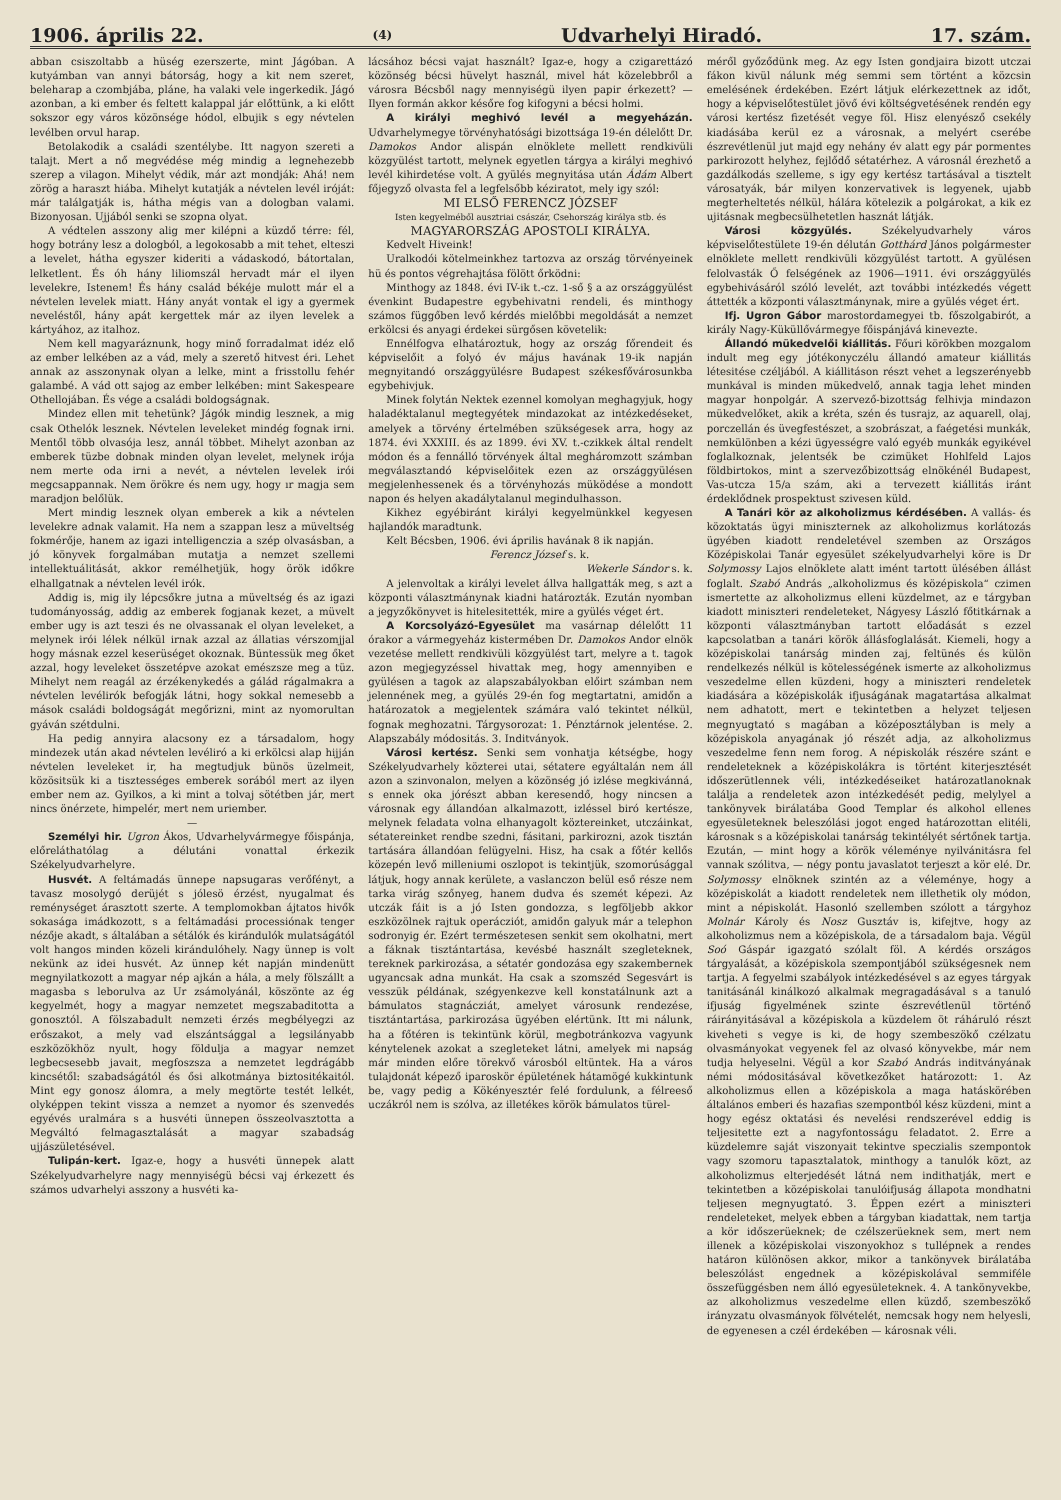1906. április 22. (4) Udvarhelyi Hiradó. 17. szám.
abban csiszoltabb a hüség ezerszerte, mint Jágóban. A kutyámban van annyi bátorság, hogy a kit nem szeret, beleharap a czombjába, pláne, ha valaki vele ingerkedik. Jágó azonban, a ki ember és feltett kalappal jár előttünk, a ki előtt sokszor egy város közönsége hódol, elbujik s egy névtelen levélben orvul harap.
Betolakodik a családi szentélybe. Itt nagyon szereti a talajt. Mert a nő megvédése még mindig a legnehezebb szerep a vilagon. Mihelyt védik, már azt mondják: Ahá! nem zörög a haraszt hiába. Mihelyt kutatják a névtelen levél iróját: már találgatják is, hátha mégis van a dologban valami. Bizonyosan. Ujjából senki se szopna olyat.
A védtelen asszony alig mer kilépni a küzdő térre: fél, hogy botrány lesz a dologból, a legokosabb a mit tehet, elteszi a levelet, hátha egyszer kideriti a vádaskodó, bátortalan, lelketlent. És óh hány liliomszál hervadt már el ilyen levelekre, Istenem! És hány család békéje mulott már el a névtelen levelek miatt. Hány anyát vontak el igy a gyermek neveléstől, hány apát kergettek már az ilyen levelek a kártyához, az italhoz.
Nem kell magyaráznunk, hogy minő forradalmat idéz elő az ember lelkében az a vád, mely a szerető hitvest éri. Lehet annak az asszonynak olyan a lelke, mint a friss­tollu fehér galambé. A vád ott sajog az ember lelkében: mint Sakespeare Othellojában. És vége a családi boldogságnak.
Mindez ellen mit tehetünk? Jágók mindig lesznek, a mig csak Othelók lesznek. Névtelen leveleket mindég fognak irni. Mentől több olvasója lesz, annál többet. Mihelyt azonban az emberek tüzbe dobnak minden olyan levelet, melynek irója nem merte oda irni a nevét, a névtelen levelek irói megcsappannak. Nem örökre és nem ugy, hogy ır magja sem maradjon belőlük.
Mert mindig lesznek olyan emberek a kik a névtelen levelekre adnak valamit. Ha nem a szappan lesz a müveltség fokmérője, hanem az igazi intelligenczia a szép olvasásban, a jó könyvek forgalmában mutatja a nemzet szellemi intellektuálitását, akkor remélhetjük, hogy örök időkre elhallgatnak a névtelen levél irók.
Addig is, mig ily lépcsőkre jutna a müveltség és az igazi tudományosság, addig az emberek fogjanak kezet, a müvelt ember ugy is azt teszi és ne olvassanak el olyan leveleket, a melynek irói lélek nélkül irnak azzal az állatias vérszomjjal hogy másnak ezzel keserüséget okoznak. Büntessük meg őket azzal, hogy leveleket összetépve azokat emészsze meg a tüz. Mihelyt nem reagál az érzékenykedés a gálád rágalmakra a névtelen levélirók befogják látni, hogy sokkal nemesebb a mások családi boldogságát megőrizni, mint az nyomorultan gyáván szétdulni.
Ha pedig annyira alacsony ez a társadalom, hogy mindezek után akad névtelen levéliró a ki erkölcsi alap hijján névtelen leveleket ir, ha megtudjuk bünös üzelmeit, közösitsük ki a tisztességes emberek sorából mert az ilyen ember nem az. Gyilkos, a ki mint a tolvaj sötétben jár, mert nincs önérzete, himpelér, mert nem uriember.
—
Személyi hir. Ugron Ákos, Udvarhelyvármegye főispánja, előreláthatólag a délutáni vonattal érkezik Székelyudvarhelyre.
Husvét. A feltámadás ünnepe napsugaras verőfényt, a tavasz mosolygó derüjét s jólesö érzést, nyugalmat és reménységet árasztott szerte. A templomokban ájtatos hivők sokasága imádkozott, s a feltámadási processiónak tenger nézője akadt, s általában a sétálók és kirándulók mulatságától volt hangos minden közeli kirándulóhely. Nagy ünnep is volt nekünk az idei husvét. Az ünnep két napján mindenütt megnyilatkozott a magyar nép ajkán a hála, a mely fölszállt a magasba s leborulva az Ur zsámolyánál, köszönte az ég kegyelmét, hogy a magyar nemzetet megszabaditotta a gonosztól. A fölszabadult nemzeti érzés megbélyegzi az erőszakot, a mely vad elszántsággal a legsilányabb eszközökhöz nyult, hogy földulja a magyar nemzet legbecsesebb javait, megfoszsza a nemzetet legdrágább kincsétől: szabadságától és ősi alkotmánya biztositékaitól. Mint egy gonosz álomra, a mely megtörte testét lelkét, olyképpen tekint vissza a nemzet a nyomor és szenvedés egyévés uralmára s a husvéti ünnepen összeolvasztotta a Megváltó felmagasztalását a magyar szabadság ujjászületésével.
Tulipán-kert. Igaz-e, hogy a husvéti ünnepek alatt Székelyudvarhelyre nagy mennyiségü bécsi vaj érkezett és számos udvarhelyi asszony a husvéti ka-
lácsához bécsi vajat használt? Igaz-e, hogy a czigarettázó közönség bécsi hüvelyt használ, mivel hát közelebbről a városra Bécsből nagy mennyiségü ilyen papir érkezett? — Ilyen formán akkor későre fog kifogyni a bécsi holmi.
A királyi meghivó levél a megyeházán. Udvarhelymegye törvényhatósági bizottsága 19-én délelőtt Dr. Damokos Andor alispán elnöklete mellett rendkivüli közgyülést tartott, melynek egyetlen tárgya a királyi meghivó levél kihirdetése volt. A gyülés megnyitása után Ádám Albert főjegyző olvasta fel a legfelsőbb kéziratot, mely igy szól:
MI ELSŐ FERENCZ JÓZSEF
Isten kegyelméből ausztriai császár, Csehország királya stb. és
MAGYARORSZÁG APOSTOLI KIRÁLYA.
Kedvelt Hiveink!
Uralkodói kötelmeinkhez tartozva az ország törvényeinek hü és pontos végrehajtása fölött őrködni:
Minthogy az 1848. évi IV-ik t.-cz. 1-ső § a az országgyülést évenkint Budapestre egybehivatni rendeli, és minthogy számos függőben levő kérdés mielőbbi megoldását a nemzet erkölcsi és anyagi érdekei sürgősen követelik:
Ennélfogva elhatároztuk, hogy az ország főrendeit és képviselőit a folyó év május havának 19-ik napján megnyitandó országgyülésre Budapest székesfővárosunkba egybehivjuk.
Minek folytán Nektek ezennel komolyan meghagyjuk, hogy haladéktalanul megtegyétek mindazokat az intézkedéseket, amelyek a törvény értelmében szükségesek arra, hogy az 1874. évi XXXIII. és az 1899. évi XV. t.-czikkek által rendelt módon és a fennálló törvények által megháromzott számban megválasztandó képviselőitek ezen az országgyülésen megjelenhessenek és a törvényhozás müködése a mondott napon és helyen akadálytalanul megindulhasson.
Kikhez egyébiránt királyi kegyelmünkkel kegyesen hajlandók maradtunk.
Kelt Bécsben, 1906. évi április havának 8 ik napján.
Ferencz József s. k.
Wekerle Sándor s. k.
A jelenvoltak a királyi levelet állva hallgatták meg, s azt a központi választmánynak kiadni határozták. Ezután nyomban a jegyzőkönyvet is hitelesitették, mire a gyülés véget ért.
A Korcsolyázó-Egyesület ma vasárnap délelőtt 11 órakor a vármegyeház kistermében Dr. Damokos Andor elnök vezetése mellett rendkivüli közgyülést tart, melyre a t. tagok azon megjegyzéssel hivattak meg, hogy amennyiben e gyülésen a tagok az alapszabályokban előirt számban nem jelennének meg, a gyülés 29-én fog megtartatni, amidőn a határozatok a megjelentek számára való tekintet nélkül, fognak meghozatni. Tárgysorozat: 1. Pénztárnok jelentése. 2. Alapszabály módositás. 3. Inditványok.
Városi kertész. Senki sem vonhatja kétségbe, hogy Székelyudvarhely közterei utai, sétatere egyáltalán nem áll azon a szinvonalon, melyen a közönség jó izlése megkivánná, s ennek oka jórészt abban keresendő, hogy nincsen a városnak egy állandóan alkalmazott, izléssel biró kertésze, melynek feladata volna elhanyagolt köztereinket, utczáinkat, sétatereinket rendbe szedni, fásitani, parkirozni, azok tisztán tartására állandóan felügyelni. Hisz, ha csak a főtér kellős közepén levő milleniumi oszlopot is tekintjük, szomorúsággal látjuk, hogy annak kerülete, a vaslanczon belül eső része nem tarka virág szőnyeg, hanem dudva és szemét képezi. Az utczák fáit is a jó Isten gondozza, s legföljebb akkor eszközölnek rajtuk operácziót, amidőn galyuk már a telephon sodronyig ér. Ezért természetesen senkit sem okolhatni, mert a fáknak tisztántartása, kevésbé használt szegleteknek, tereknek parkirozása, a sétatér gondozása egy szakembernek ugyancsak adna munkát. Ha csak a szomszéd Segesvárt is vesszük példának, szégyenkezve kell konstatálnunk azt a bámulatos stagnácziát, amelyet városunk rendezése, tisztántartása, parkirozása ügyében elértünk. Itt mi nálunk, ha a főtéren is tekintünk körül, megbotránkozva vagyunk kénytelenek azokat a szegleteket látni, amelyek mi napság már minden előre törekvő városból eltüntek. Ha a város tulajdonát képező iparoskör épületének hátamögé kukkintunk be, vagy pedig a Kökényesztér felé fordulunk, a félreeső uczákról nem is szólva, az illetékes körök bámulatos türel-
méről győződünk meg. Az egy Isten gondjaira bizott utczai fákon kivül nálunk még semmi sem történt a közcsin emelésének érdekében. Ezért látjuk elérkezettnek az időt, hogy a képviselőtestület jövő évi költségvetésének rendén egy városi kertész fizetését vegye föl. Hisz elenyésző csekély kiadásába kerül ez a városnak, a melyért cserébe észrevétlenül jut majd egy nehány év alatt egy pár pormentes parkirozott helyhez, fejlődő sétatérhez. A városnál érezhető a gazdálkodás szelleme, s igy egy kertész tartásával a tisztelt városatyák, bár milyen konzervativek is legyenek, ujabb megterheltetés nélkül, hálára kötelezik a polgárokat, a kik ez ujitásnak megbecsülhetetlen hasznát látják.
Városi közgyülés. Székelyudvarhely város képviselőtestülete 19-én délután Gotthárd János polgármester elnöklete mellett rendkivüli közgyülést tartott. A gyülésen felolvasták Ő felségének az 1906—1911. évi országgyülés egybehivásáról szóló levelét, azt további intézkedés végett áttették a központi választmánynak, mire a gyülés véget ért.
Ifj. Ugron Gábor marostordamegyei tb. főszolgabirót, a király Nagy-Küküllővármegye főispánjává kinevezte.
Állandó müked­velői kiállitás. Főuri körökben mozgalom indult meg egy jótékonyczélu állandó amateur kiállitás létesitése czéljából. A kiállitáson részt vehet a legszerényebb munkával is minden müked­velő, annak tagja lehet minden magyar honpolgár. A szervező-bizottság felhivja mindazon müked­velőket, akik a kréta, szén és tusrajz, az aquarell, olaj, porczellán és üvegfestészet, a szobrászat, a faégetési munkák, nemkülönben a kézi ügyességre való egyéb munkák egyikével foglalkoznak, jelentsék be czimüket Hohlfeld Lajos földbirtokos, mint a szervezőbizottság elnökénél Budapest, Vas-utcza 15/a szám, aki a tervezett kiállitás iránt érdeklődnek prospektust szivesen küld.
A Tanári kör az alkoholizmus kérdésében. A vallás- és közoktatás ügyi miniszternek az alkoholizmus korlátozás ügyében kiadott rendeletével szemben az Országos Középiskolai Tanár egyesület székelyudvarhelyi köre is Dr Solymossy Lajos elnöklete alatt imént tartott ülésében állást foglalt. Szabó András „alkoholizmus és középiskola“ czimen ismertette az alkoholizmus elleni küzdelmet, az e tárgyban kiadott miniszteri rendeleteket, Nágyesy László főtitkárnak a központi választmányban tartott előadását s ezzel kapcsolatban a tanári körök állásfoglalását. Kiemeli, hogy a középiskolai tanárság minden zaj, feltünés és külön rendelkezés nélkül is kötelességének ismerte az alkoholizmus veszedelme ellen küzdeni, hogy a miniszteri rendeletek kiadására a középiskolák ifjuságának magatartása alkalmat nem adhatott, mert e tekintetben a helyzet teljesen megnyugtató s magában a középosztályban is mely a középiskola anyagának jó részét adja, az alkoholizmus veszedelme fenn nem forog. A népiskolák részére szánt e rendeleteknek a középiskolákra is történt kiterjesztését időszerütlennek véli, intézkedéseiket határozatlanoknak találja a rendeletek azon intézkedését pedig, melylyel a tankönyvek birálatába Good Templar és alkohol ellenes egyesületeknek beleszólási jogot enged határozottan elitéli, károsnak s a középiskolai tanárság tekintélyét sértőnek tartja. Ezután, — mint hogy a körök véleménye nyilvánitásra fel vannak szólitva, — négy pontu javaslatot terjeszt a kör elé. Dr. Solymossy elnöknek szintén az a véleménye, hogy a középiskolát a kiadott rendeletek nem illethetik oly módon, mint a népiskolát. Hasonló szellemben szólott a tárgyhoz Molnár Károly és Nosz Gusztáv is, kifejtve, hogy az alkoholizmus nem a középiskola, de a társadalom baja. Végül Soó Gáspár igazgató szólalt föl. A kérdés országos tárgyalását, a középiskola szempontjából szükségesnek nem tartja. A fegyelmi szabályok intézkedésével s az egyes tárgyak tanitásánál kinálkozó alkalmak megragadásával s a tanuló ifjuság figyelmének szinte észrevétlenül történő ráirányitásával a középiskola a küzdelem öt ráháruló részt kiveheti s veg­ye is ki, de hogy szembeszökő czélzatu olvasmányokat vegyenek fel az olvasó könyvekbe, már nem tudja helyeselni. Végül a kor Szabó András inditványának némi módositásával következőket határozott: 1. Az alkoholizmus ellen a középiskola a maga hatáskörében általános emberi és hazafias szempontból kész küzdeni, mint a hogy egész oktatási és nevelési rendszerével eddig is teljesitette ezt a nagyfontosságu feladatot. 2. Erre a küzdelemre saját viszonyait tekintve speczialis szempontok vagy szomoru tapasztalatok, minthogy a tanulók közt, az alkoholizmus elterjedését látná nem indithatják, mert e tekintetben a középiskolai tanulóifjuság állapota mondhatni teljesen megnyugtató. 3. Éppen ezért a miniszteri rendeleteket, melyek ebben a tárgyban kiadattak, nem tartja a kör időszerüeknek; de czélszerüeknek sem, mert nem illenek a középiskolai viszonyokhoz s tullépnek a rendes határon különösen akkor, mikor a tankönyvek birálatába beleszólást engednek a középiskolával semmiféle összefüggésben nem álló egyesületeknek. 4. A tankönyvekbe, az alkoholizmus veszedelme ellen küzdő, szembeszökő irányzatu olvasmányok fölvételét, nemcsak hogy nem helyesli, de egyenesen a czél érdekében — károsnak véli.